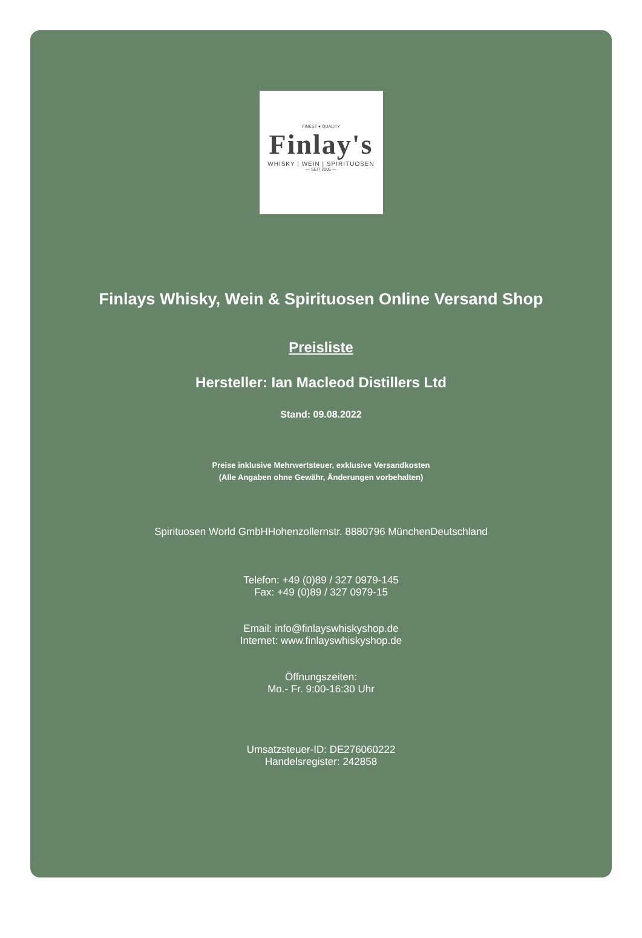FINEST ● QUALITY
Finlay's
WHISKY | WEIN | SPIRITUOSEN
— SEIT 2005 —
Finlays Whisky, Wein & Spirituosen Online Versand Shop
Preisliste
Hersteller: Ian Macleod Distillers Ltd
Stand: 09.08.2022
Preise inklusive Mehrwertsteuer, exklusive Versandkosten
(Alle Angaben ohne Gewähr, Änderungen vorbehalten)
Spirituosen World GmbHHohenzollernstr. 8880796 MünchenDeutschland
Telefon: +49 (0)89 / 327 0979-145
Fax: +49 (0)89 / 327 0979-15
Email: info@finlayswhiskyshop.de
Internet: www.finlayswhiskyshop.de
Öffnungszeiten:
Mo.- Fr. 9:00-16:30 Uhr
Umsatzsteuer-ID: DE276060222
Handelsregister: 242858